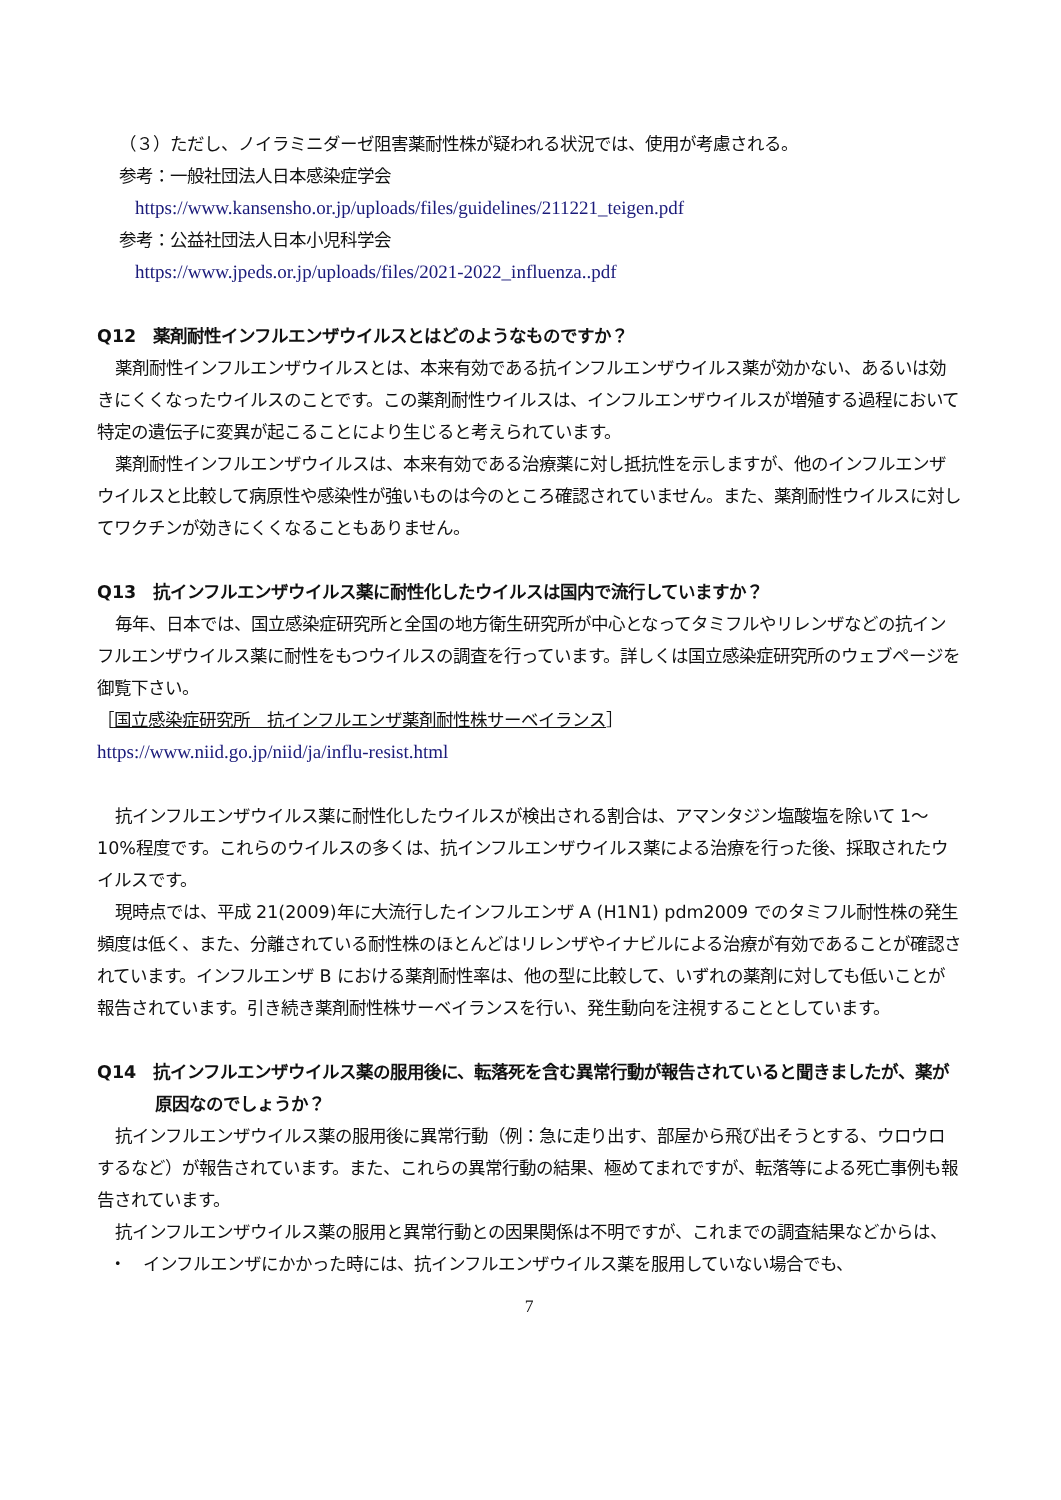（３）ただし、ノイラミニダーゼ阻害薬耐性株が疑われる状況では、使用が考慮される。
参考：一般社団法人日本感染症学会
https://www.kansensho.or.jp/uploads/files/guidelines/211221_teigen.pdf
参考：公益社団法人日本小児科学会
https://www.jpeds.or.jp/uploads/files/2021-2022_influenza..pdf
Q12　薬剤耐性インフルエンザウイルスとはどのようなものですか？
薬剤耐性インフルエンザウイルスとは、本来有効である抗インフルエンザウイルス薬が効かない、あるいは効きにくくなったウイルスのことです。この薬剤耐性ウイルスは、インフルエンザウイルスが増殖する過程において特定の遺伝子に変異が起こることにより生じると考えられています。
薬剤耐性インフルエンザウイルスは、本来有効である治療薬に対し抵抗性を示しますが、他のインフルエンザウイルスと比較して病原性や感染性が強いものは今のところ確認されていません。また、薬剤耐性ウイルスに対してワクチンが効きにくくなることもありません。
Q13　抗インフルエンザウイルス薬に耐性化したウイルスは国内で流行していますか？
毎年、日本では、国立感染症研究所と全国の地方衛生研究所が中心となってタミフルやリレンザなどの抗インフルエンザウイルス薬に耐性をもつウイルスの調査を行っています。詳しくは国立感染症研究所のウェブページを御覧下さい。
［国立感染症研究所　抗インフルエンザ薬剤耐性株サーベイランス］
https://www.niid.go.jp/niid/ja/influ-resist.html
抗インフルエンザウイルス薬に耐性化したウイルスが検出される割合は、アマンタジン塩酸塩を除いて 1～10%程度です。これらのウイルスの多くは、抗インフルエンザウイルス薬による治療を行った後、採取されたウイルスです。
現時点では、平成 21(2009)年に大流行したインフルエンザ A (H1N1) pdm2009 でのタミフル耐性株の発生頻度は低く、また、分離されている耐性株のほとんどはリレンザやイナビルによる治療が有効であることが確認されています。インフルエンザ B における薬剤耐性率は、他の型に比較して、いずれの薬剤に対しても低いことが報告されています。引き続き薬剤耐性株サーベイランスを行い、発生動向を注視することとしています。
Q14　抗インフルエンザウイルス薬の服用後に、転落死を含む異常行動が報告されていると聞きましたが、薬が原因なのでしょうか？
抗インフルエンザウイルス薬の服用後に異常行動（例：急に走り出す、部屋から飛び出そうとする、ウロウロするなど）が報告されています。また、これらの異常行動の結果、極めてまれですが、転落等による死亡事例も報告されています。
抗インフルエンザウイルス薬の服用と異常行動との因果関係は不明ですが、これまでの調査結果などからは、
・　インフルエンザにかかった時には、抗インフルエンザウイルス薬を服用していない場合でも、
7